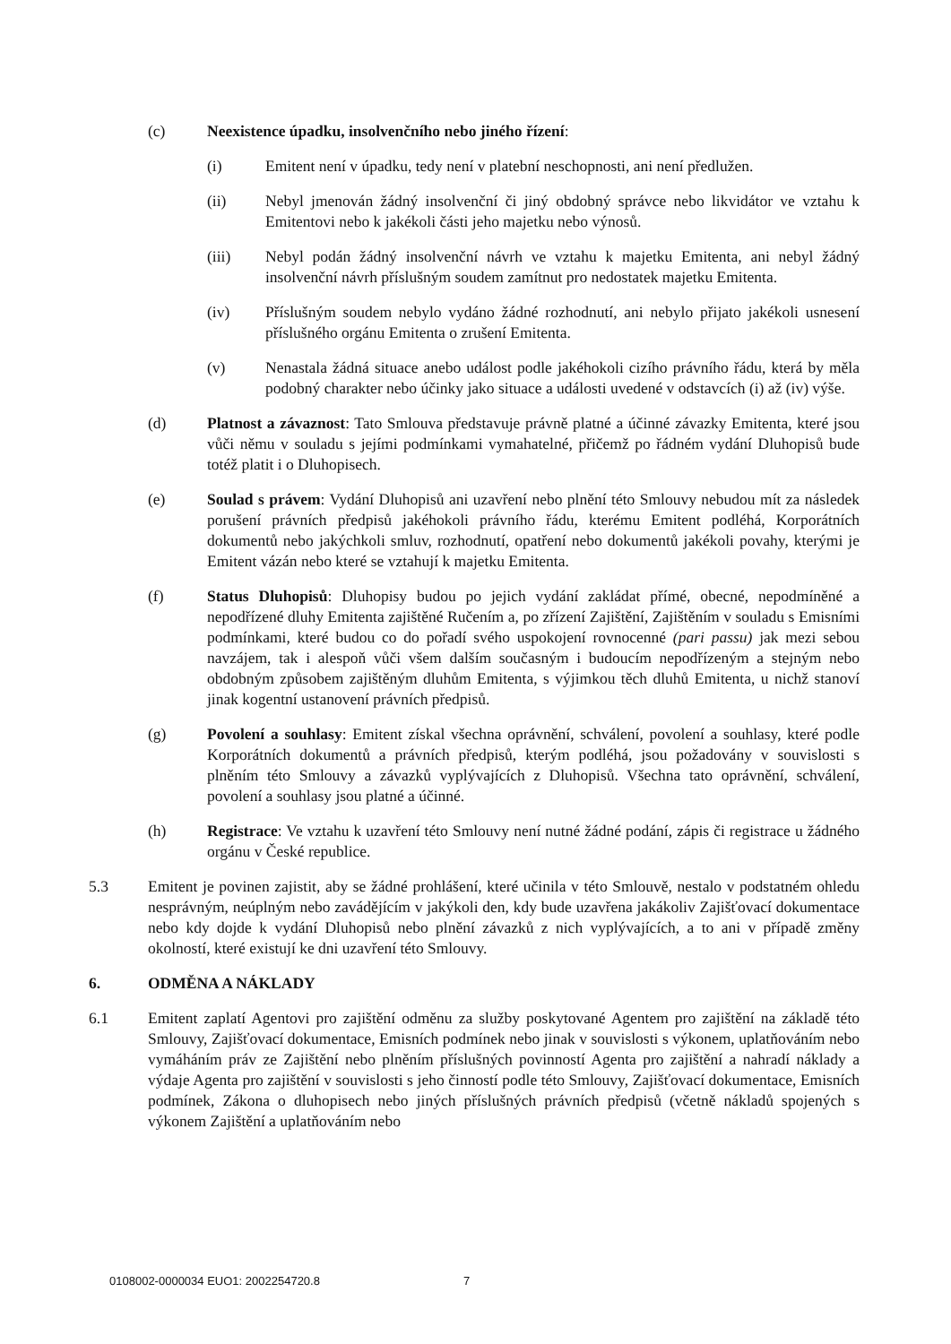(c) Neexistence úpadku, insolvenčního nebo jiného řízení:
(i) Emitent není v úpadku, tedy není v platební neschopnosti, ani není předlužen.
(ii) Nebyl jmenován žádný insolvenční či jiný obdobný správce nebo likvidátor ve vztahu k Emitentovi nebo k jakékoli části jeho majetku nebo výnosů.
(iii) Nebyl podán žádný insolvenční návrh ve vztahu k majetku Emitenta, ani nebyl žádný insolvenční návrh příslušným soudem zamítnut pro nedostatek majetku Emitenta.
(iv) Příslušným soudem nebylo vydáno žádné rozhodnutí, ani nebylo přijato jakékoli usnesení příslušného orgánu Emitenta o zrušení Emitenta.
(v) Nenastala žádná situace anebo událost podle jakéhokoli cizího právního řádu, která by měla podobný charakter nebo účinky jako situace a události uvedené v odstavcích (i) až (iv) výše.
(d) Platnost a závaznost: Tato Smlouva představuje právně platné a účinné závazky Emitenta, které jsou vůči němu v souladu s jejími podmínkami vymahatelné, přičemž po řádném vydání Dluhopisů bude totéž platit i o Dluhopisech.
(e) Soulad s právem: Vydání Dluhopisů ani uzavření nebo plnění této Smlouvy nebudou mít za následek porušení právních předpisů jakéhokoli právního řádu, kterému Emitent podléhá, Korporátních dokumentů nebo jakýchkoli smluv, rozhodnutí, opatření nebo dokumentů jakékoli povahy, kterými je Emitent vázán nebo které se vztahují k majetku Emitenta.
(f) Status Dluhopisů: Dluhopisy budou po jejich vydání zakládat přímé, obecné, nepodmíněné a nepodřízené dluhy Emitenta zajištěné Ručením a, po zřízení Zajištění, Zajištěním v souladu s Emisními podmínkami, které budou co do pořadí svého uspokojení rovnocenné (pari passu) jak mezi sebou navzájem, tak i alespoň vůči všem dalším současným i budoucím nepodřízeným a stejným nebo obdobným způsobem zajištěným dluhům Emitenta, s výjimkou těch dluhů Emitenta, u nichž stanoví jinak kogentní ustanovení právních předpisů.
(g) Povolení a souhlasy: Emitent získal všechna oprávnění, schválení, povolení a souhlasy, které podle Korporátních dokumentů a právních předpisů, kterým podléhá, jsou požadovány v souvislosti s plněním této Smlouvy a závazků vyplývajících z Dluhopisů. Všechna tato oprávnění, schválení, povolení a souhlasy jsou platné a účinné.
(h) Registrace: Ve vztahu k uzavření této Smlouvy není nutné žádné podání, zápis či registrace u žádného orgánu v České republice.
5.3 Emitent je povinen zajistit, aby se žádné prohlášení, které učinila v této Smlouvě, nestalo v podstatném ohledu nesprávným, neúplným nebo zavádějícím v jakýkoli den, kdy bude uzavřena jakákoliv Zajišťovací dokumentace nebo kdy dojde k vydání Dluhopisů nebo plnění závazků z nich vyplývajících, a to ani v případě změny okolností, které existují ke dni uzavření této Smlouvy.
6. ODMĚNA A NÁKLADY
6.1 Emitent zaplatí Agentovi pro zajištění odměnu za služby poskytované Agentem pro zajištění na základě této Smlouvy, Zajišťovací dokumentace, Emisních podmínek nebo jinak v souvislosti s výkonem, uplatňováním nebo vymáháním práv ze Zajištění nebo plněním příslušných povinností Agenta pro zajištění a nahradí náklady a výdaje Agenta pro zajištění v souvislosti s jeho činností podle této Smlouvy, Zajišťovací dokumentace, Emisních podmínek, Zákona o dluhopisech nebo jiných příslušných právních předpisů (včetně nákladů spojených s výkonem Zajištění a uplatňováním nebo
0108002-0000034 EUO1: 2002254720.8 7